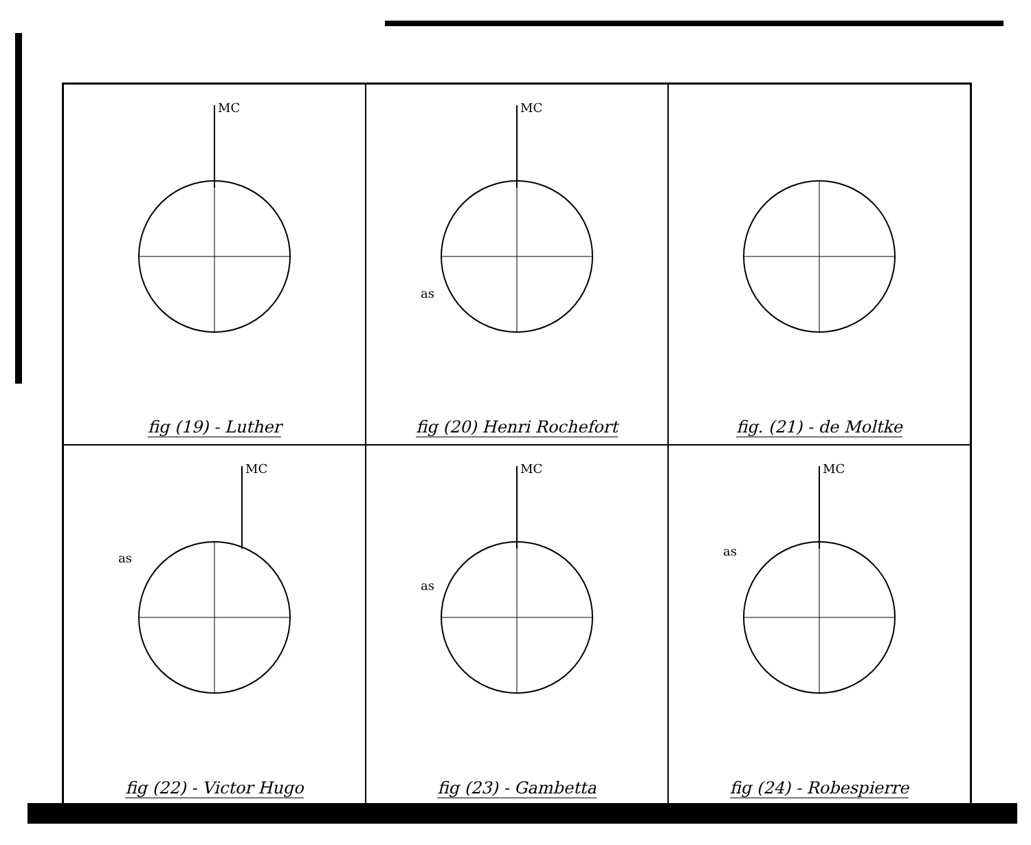MC
fig (19) - Luther
MC
as
fig (20) Henri Rochefort
fig. (21) - de Moltke
MC
as
fig (22) - Victor Hugo
MC
as
fig (23) - Gambetta
MC
as
fig (24) - Robespierre